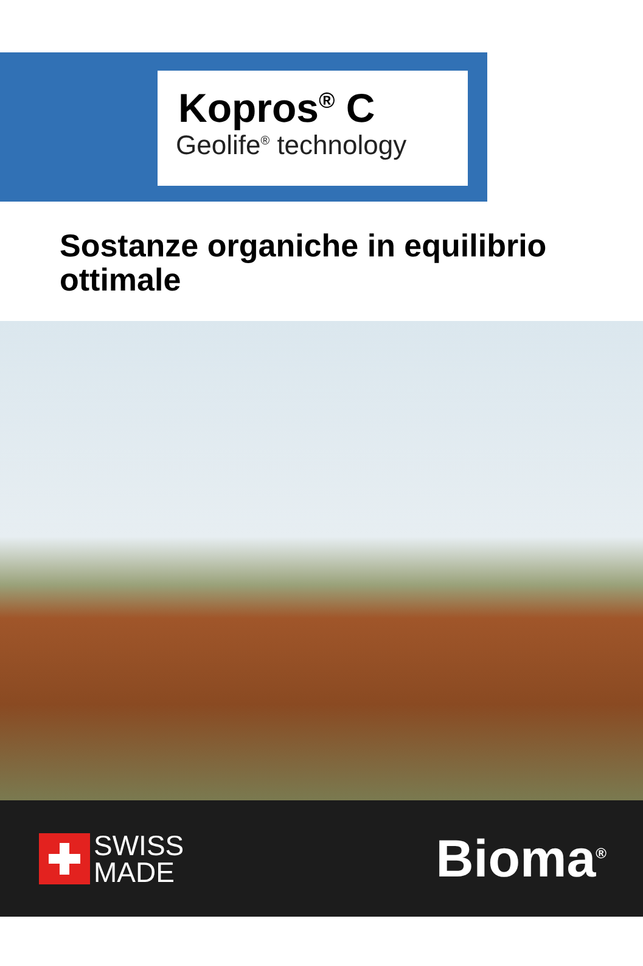Kopros<sup>®</sup> C
Geolife<sup>®</sup> technology
Sostanze organiche in equilibrio ottimale
SWISS
MADE
Bioma<sup>®</sup>